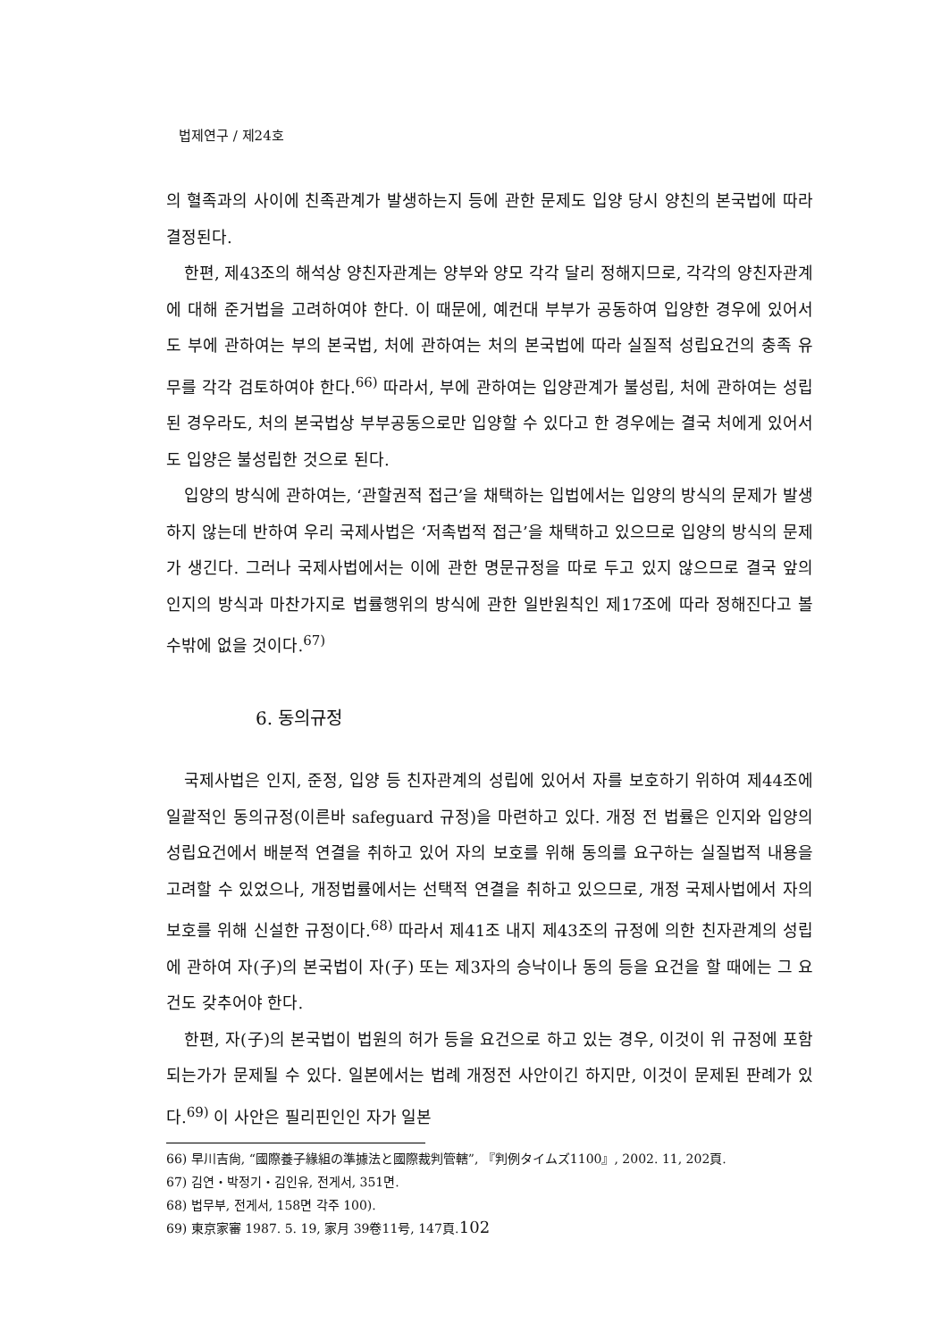법제연구 / 제24호
의 혈족과의 사이에 친족관계가 발생하는지 등에 관한 문제도 입양 당시 양친의 본국법에 따라 결정된다.
한편, 제43조의 해석상 양친자관계는 양부와 양모 각각 달리 정해지므로, 각각의 양친자관계에 대해 준거법을 고려하여야 한다. 이 때문에, 예컨대 부부가 공동하여 입양한 경우에 있어서도 부에 관하여는 부의 본국법, 처에 관하여는 처의 본국법에 따라 실질적 성립요건의 충족 유무를 각각 검토하여야 한다.<sup>66)</sup> 따라서, 부에 관하여는 입양관계가 불성립, 처에 관하여는 성립된 경우라도, 처의 본국법상 부부공동으로만 입양할 수 있다고 한 경우에는 결국 처에게 있어서도 입양은 불성립한 것으로 된다.
입양의 방식에 관하여는, ‘관할권적 접근’을 채택하는 입법에서는 입양의 방식의 문제가 발생하지 않는데 반하여 우리 국제사법은 ‘저촉법적 접근’을 채택하고 있으므로 입양의 방식의 문제가 생긴다. 그러나 국제사법에서는 이에 관한 명문규정을 따로 두고 있지 않으므로 결국 앞의 인지의 방식과 마찬가지로 법률행위의 방식에 관한 일반원칙인 제17조에 따라 정해진다고 볼 수밖에 없을 것이다.<sup>67)</sup>
6. 동의규정
국제사법은 인지, 준정, 입양 등 친자관계의 성립에 있어서 자를 보호하기 위하여 제44조에 일괄적인 동의규정(이른바 safeguard 규정)을 마련하고 있다. 개정 전 법률은 인지와 입양의 성립요건에서 배분적 연결을 취하고 있어 자의 보호를 위해 동의를 요구하는 실질법적 내용을 고려할 수 있었으나, 개정법률에서는 선택적 연결을 취하고 있으므로, 개정 국제사법에서 자의 보호를 위해 신설한 규정이다.<sup>68)</sup> 따라서 제41조 내지 제43조의 규정에 의한 친자관계의 성립에 관하여 자(子)의 본국법이 자(子) 또는 제3자의 승낙이나 동의 등을 요건을 할 때에는 그 요건도 갖추어야 한다.
한편, 자(子)의 본국법이 법원의 허가 등을 요건으로 하고 있는 경우, 이것이 위 규정에 포함되는가가 문제될 수 있다. 일본에서는 법례 개정전 사안이긴 하지만, 이것이 문제된 판례가 있다.<sup>69)</sup> 이 사안은 필리핀인인 자가 일본
66) 早川吉尙, “國際養子緣組の準據法と國際裁判管轄”, 『判例タイムズ1100』, 2002. 11, 202頁.
67) 김연・박정기・김인유, 전게서, 351면.
68) 법무부, 전게서, 158면 각주 100).
69) 東京家審 1987. 5. 19, 家月 39卷11号, 147頁.
102